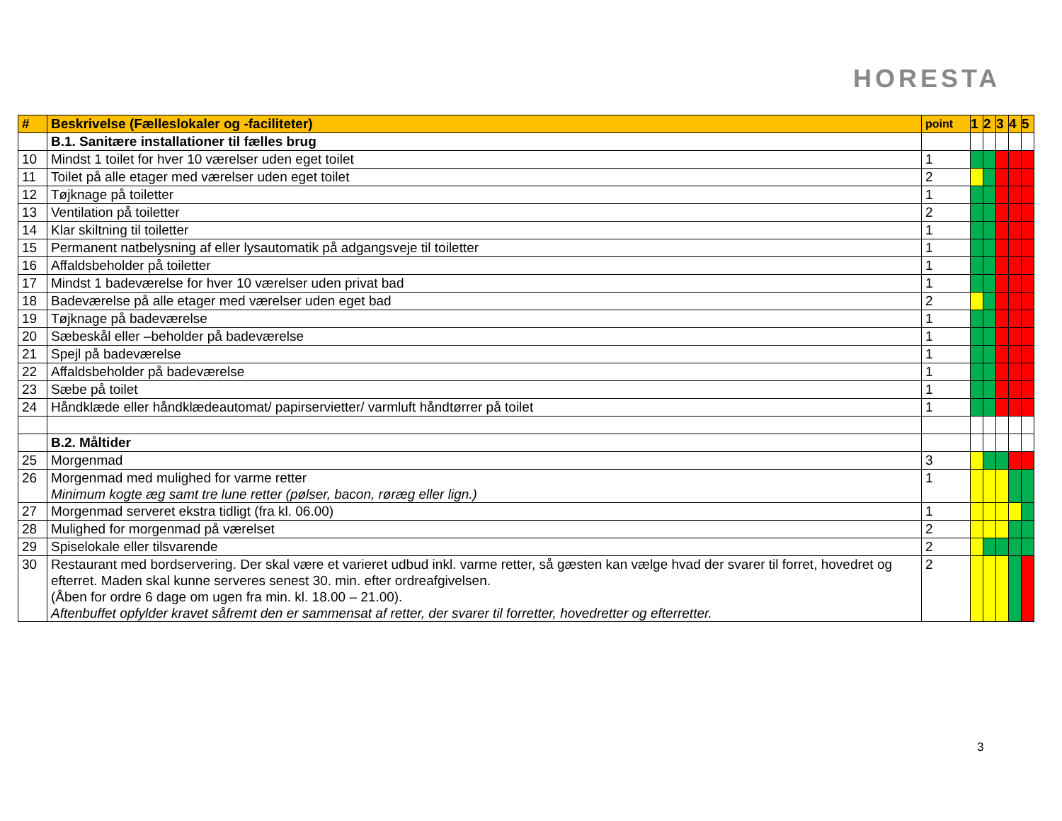HORESTA
| # | Beskrivelse (Fælleslokaler og -faciliteter) | point | 1 | 2 | 3 | 4 | 5 |
| --- | --- | --- | --- | --- | --- | --- | --- |
| | B.1. Sanitære installationer til fælles brug | | | | | | |
| 10 | Mindst 1 toilet for hver 10 værelser uden eget toilet | 1 | | | | | |
| 11 | Toilet på alle etager med værelser uden eget toilet | 2 | | | | | |
| 12 | Tøjknage på toiletter | 1 | | | | | |
| 13 | Ventilation på toiletter | 2 | | | | | |
| 14 | Klar skiltning til toiletter | 1 | | | | | |
| 15 | Permanent natbelysning af eller lysautomatik på adgangsveje til toiletter | 1 | | | | | |
| 16 | Affaldsbeholder på toiletter | 1 | | | | | |
| 17 | Mindst 1 badeværelse for hver 10 værelser uden privat bad | 1 | | | | | |
| 18 | Badeværelse på alle etager med værelser uden eget bad | 2 | | | | | |
| 19 | Tøjknage på badeværelse | 1 | | | | | |
| 20 | Sæbeskål eller –beholder på badeværelse | 1 | | | | | |
| 21 | Spejl på badeværelse | 1 | | | | | |
| 22 | Affaldsbeholder på badeværelse | 1 | | | | | |
| 23 | Sæbe på toilet | 1 | | | | | |
| 24 | Håndklæde eller håndklædeautomat/ papirservietter/ varmluft håndtørrer på toilet | 1 | | | | | |
| | B.2. Måltider | | | | | | |
| 25 | Morgenmad | 3 | | | | | |
| 26 | Morgenmad med mulighed for varme retter Minimum kogte æg samt tre lune retter (pølser, bacon, røræg eller lign.) | 1 | | | | | |
| 27 | Morgenmad serveret ekstra tidligt (fra kl. 06.00) | 1 | | | | | |
| 28 | Mulighed for morgenmad på værelset | 2 | | | | | |
| 29 | Spiselokale eller tilsvarende | 2 | | | | | |
| 30 | Restaurant med bordservering. Der skal være et varieret udbud inkl. varme retter, så gæsten kan vælge hvad der svarer til forret, hovedret og efterret. Maden skal kunne serveres senest 30. min. efter ordreafgivelsen. (Åben for ordre 6 dage om ugen fra min. kl. 18.00 – 21.00). Aftenbuffet opfylder kravet såfremt den er sammensat af retter, der svarer til forretter, hovedretter og efterretter. | 2 | | | | | |
3